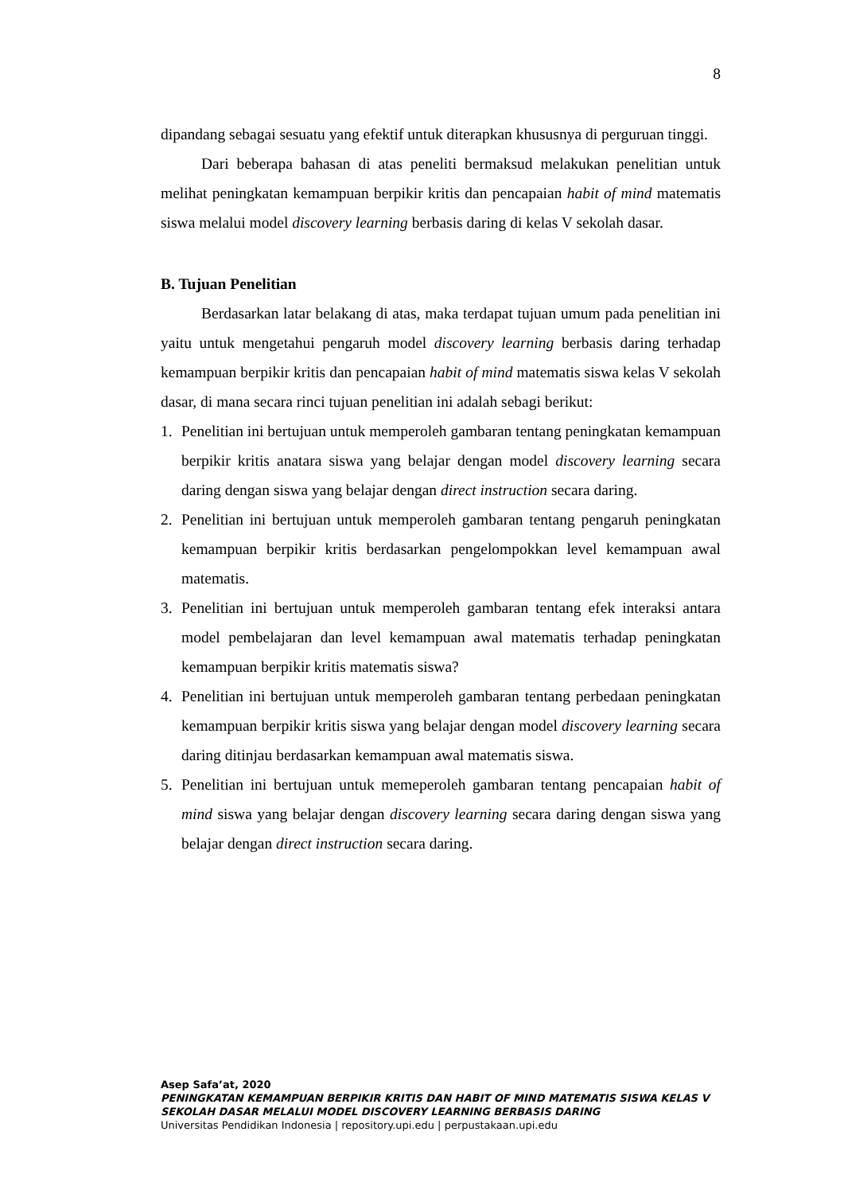8
dipandang sebagai sesuatu yang efektif untuk diterapkan khususnya di perguruan tinggi.
Dari beberapa bahasan di atas peneliti bermaksud melakukan penelitian untuk melihat peningkatan kemampuan berpikir kritis dan pencapaian habit of mind matematis siswa melalui model discovery learning berbasis daring di kelas V sekolah dasar.
B. Tujuan Penelitian
Berdasarkan latar belakang di atas, maka terdapat tujuan umum pada penelitian ini yaitu untuk mengetahui pengaruh model discovery learning berbasis daring terhadap kemampuan berpikir kritis dan pencapaian habit of mind matematis siswa kelas V sekolah dasar, di mana secara rinci tujuan penelitian ini adalah sebagi berikut:
1. Penelitian ini bertujuan untuk memperoleh gambaran tentang peningkatan kemampuan berpikir kritis anatara siswa yang belajar dengan model discovery learning secara daring dengan siswa yang belajar dengan direct instruction secara daring.
2. Penelitian ini bertujuan untuk memperoleh gambaran tentang pengaruh peningkatan kemampuan berpikir kritis berdasarkan pengelompokkan level kemampuan awal matematis.
3. Penelitian ini bertujuan untuk memperoleh gambaran tentang efek interaksi antara model pembelajaran dan level kemampuan awal matematis terhadap peningkatan kemampuan berpikir kritis matematis siswa?
4. Penelitian ini bertujuan untuk memperoleh gambaran tentang perbedaan peningkatan kemampuan berpikir kritis siswa yang belajar dengan model discovery learning secara daring ditinjau berdasarkan kemampuan awal matematis siswa.
5. Penelitian ini bertujuan untuk memeperoleh gambaran tentang pencapaian habit of mind siswa yang belajar dengan discovery learning secara daring dengan siswa yang belajar dengan direct instruction secara daring.
Asep Safa’at, 2020
PENINGKATAN KEMAMPUAN BERPIKIR KRITIS DAN HABIT OF MIND MATEMATIS SISWA KELAS V
SEKOLAH DASAR MELALUI MODEL DISCOVERY LEARNING BERBASIS DARING
Universitas Pendidikan Indonesia | repository.upi.edu | perpustakaan.upi.edu